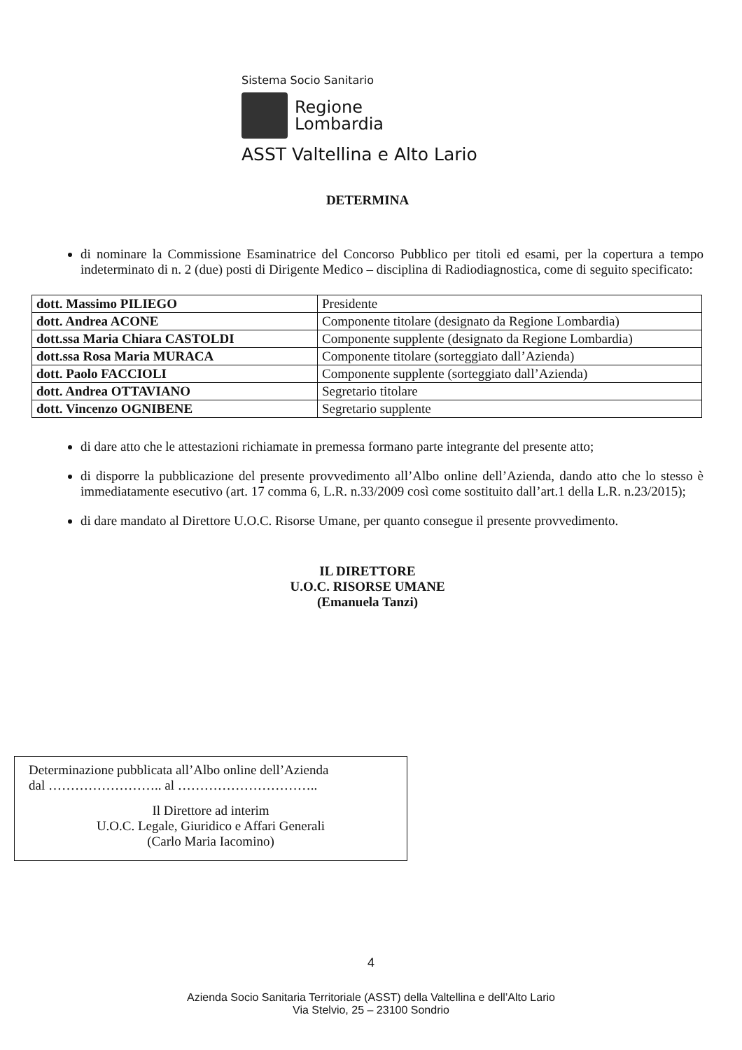Sistema Socio Sanitario
Regione
Lombardia
ASST Valtellina e Alto Lario
DETERMINA
di nominare la Commissione Esaminatrice del Concorso Pubblico per titoli ed esami, per la copertura a tempo indeterminato di n. 2 (due) posti di Dirigente Medico – disciplina di Radiodiagnostica, come di seguito specificato:
| dott. Massimo PILIEGO | Presidente |
| dott. Andrea ACONE | Componente titolare (designato da Regione Lombardia) |
| dott.ssa Maria Chiara CASTOLDI | Componente supplente (designato da Regione Lombardia) |
| dott.ssa Rosa Maria MURACA | Componente titolare (sorteggiato dall’Azienda) |
| dott. Paolo FACCIOLI | Componente supplente (sorteggiato dall’Azienda) |
| dott. Andrea OTTAVIANO | Segretario titolare |
| dott. Vincenzo OGNIBENE | Segretario supplente |
di dare atto che le attestazioni richiamate in premessa formano parte integrante del presente atto;
di disporre la pubblicazione del presente provvedimento all’Albo online dell’Azienda, dando atto che lo stesso è immediatamente esecutivo (art. 17 comma 6, L.R. n.33/2009 così come sostituito dall’art.1 della L.R. n.23/2015);
di dare mandato al Direttore U.O.C. Risorse Umane, per quanto consegue il presente provvedimento.
IL DIRETTORE
U.O.C. RISORSE UMANE
(Emanuela Tanzi)
Determinazione pubblicata all’Albo online dell’Azienda
dal …………………….. al …………………………..
Il Direttore ad interim
U.O.C. Legale, Giuridico e Affari Generali
(Carlo Maria Iacomino)
4
Azienda Socio Sanitaria Territoriale (ASST) della Valtellina e dell’Alto Lario
Via Stelvio, 25 – 23100 Sondrio